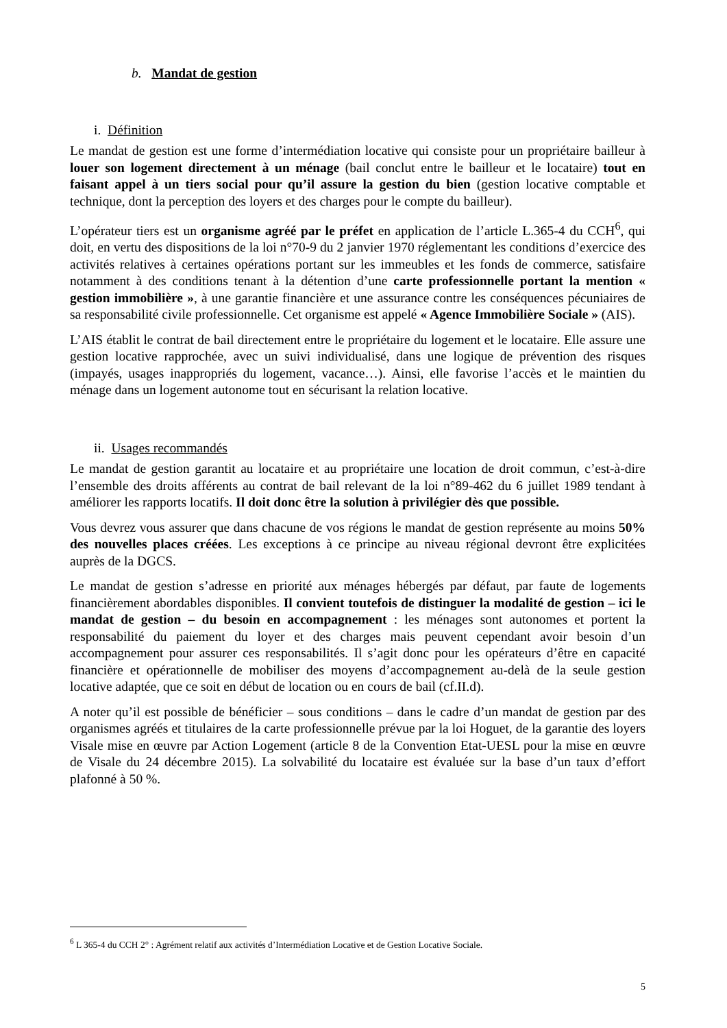b. Mandat de gestion
i. Définition
Le mandat de gestion est une forme d’intermédiation locative qui consiste pour un propriétaire bailleur à louer son logement directement à un ménage (bail conclut entre le bailleur et le locataire) tout en faisant appel à un tiers social pour qu’il assure la gestion du bien (gestion locative comptable et technique, dont la perception des loyers et des charges pour le compte du bailleur).
L’opérateur tiers est un organisme agréé par le préfet en application de l’article L.365-4 du CCH<sup>6</sup>, qui doit, en vertu des dispositions de la loi n°70-9 du 2 janvier 1970 réglementant les conditions d’exercice des activités relatives à certaines opérations portant sur les immeubles et les fonds de commerce, satisfaire notamment à des conditions tenant à la détention d’une carte professionnelle portant la mention « gestion immobilière », à une garantie financière et une assurance contre les conséquences pécuniaires de sa responsabilité civile professionnelle. Cet organisme est appelé « Agence Immobilière Sociale » (AIS).
L’AIS établit le contrat de bail directement entre le propriétaire du logement et le locataire. Elle assure une gestion locative rapprochée, avec un suivi individualisé, dans une logique de prévention des risques (impayés, usages inappropriés du logement, vacance…). Ainsi, elle favorise l’accès et le maintien du ménage dans un logement autonome tout en sécurisant la relation locative.
ii. Usages recommandés
Le mandat de gestion garantit au locataire et au propriétaire une location de droit commun, c’est-à-dire l’ensemble des droits afférents au contrat de bail relevant de la loi n°89-462 du 6 juillet 1989 tendant à améliorer les rapports locatifs. Il doit donc être la solution à privilégier dès que possible.
Vous devrez vous assurer que dans chacune de vos régions le mandat de gestion représente au moins 50% des nouvelles places créées. Les exceptions à ce principe au niveau régional devront être explicitées auprès de la DGCS.
Le mandat de gestion s’adresse en priorité aux ménages hébergés par défaut, par faute de logements financièrement abordables disponibles. Il convient toutefois de distinguer la modalité de gestion – ici le mandat de gestion – du besoin en accompagnement : les ménages sont autonomes et portent la responsabilité du paiement du loyer et des charges mais peuvent cependant avoir besoin d’un accompagnement pour assurer ces responsabilités. Il s’agit donc pour les opérateurs d’être en capacité financière et opérationnelle de mobiliser des moyens d’accompagnement au-delà de la seule gestion locative adaptée, que ce soit en début de location ou en cours de bail (cf.II.d).
A noter qu’il est possible de bénéficier – sous conditions – dans le cadre d’un mandat de gestion par des organismes agréés et titulaires de la carte professionnelle prévue par la loi Hoguet, de la garantie des loyers Visale mise en œuvre par Action Logement (article 8 de la Convention Etat-UESL pour la mise en œuvre de Visale du 24 décembre 2015). La solvabilité du locataire est évaluée sur la base d’un taux d’effort plafonné à 50 %.
<sup>6</sup> L 365-4 du CCH 2° : Agrément relatif aux activités d’Intermédiation Locative et de Gestion Locative Sociale.
5